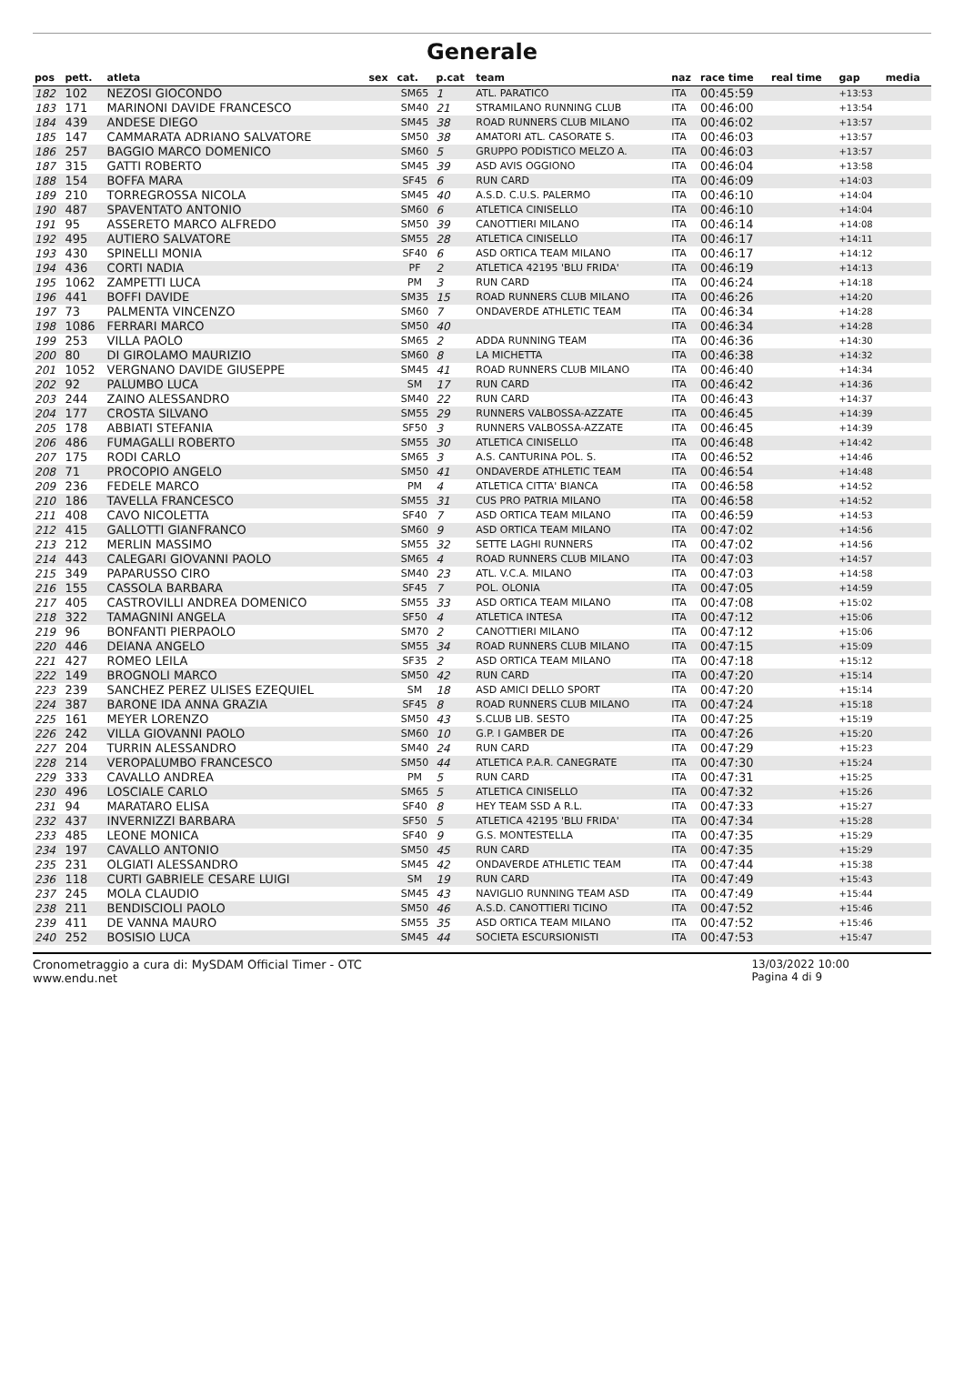Generale
| pos | pett. | atleta | sex | cat. | p.cat | team | naz | race time | real time | gap | media |
| --- | --- | --- | --- | --- | --- | --- | --- | --- | --- | --- | --- |
| 182 | 102 | NEZOSI GIOCONDO | | SM65 | 1 | ATL. PARATICO | ITA | 00:45:59 | | +13:53 | |
| 183 | 171 | MARINONI DAVIDE FRANCESCO | | SM40 | 21 | STRAMILANO RUNNING CLUB | ITA | 00:46:00 | | +13:54 | |
| 184 | 439 | ANDESE DIEGO | | SM45 | 38 | ROAD RUNNERS CLUB MILANO | ITA | 00:46:02 | | +13:57 | |
| 185 | 147 | CAMMARATA ADRIANO SALVATORE | | SM50 | 38 | AMATORI ATL. CASORATE S. | ITA | 00:46:03 | | +13:57 | |
| 186 | 257 | BAGGIO MARCO DOMENICO | | SM60 | 5 | GRUPPO PODISTICO MELZO A. | ITA | 00:46:03 | | +13:57 | |
| 187 | 315 | GATTI ROBERTO | | SM45 | 39 | ASD AVIS OGGIONO | ITA | 00:46:04 | | +13:58 | |
| 188 | 154 | BOFFA MARA | | SF45 | 6 | RUN CARD | ITA | 00:46:09 | | +14:03 | |
| 189 | 210 | TORREGROSSA NICOLA | | SM45 | 40 | A.S.D. C.U.S. PALERMO | ITA | 00:46:10 | | +14:04 | |
| 190 | 487 | SPAVENTATO ANTONIO | | SM60 | 6 | ATLETICA CINISELLO | ITA | 00:46:10 | | +14:04 | |
| 191 | 95 | ASSERETO MARCO ALFREDO | | SM50 | 39 | CANOTTIERI MILANO | ITA | 00:46:14 | | +14:08 | |
| 192 | 495 | AUTIERO SALVATORE | | SM55 | 28 | ATLETICA CINISELLO | ITA | 00:46:17 | | +14:11 | |
| 193 | 430 | SPINELLI MONIA | | SF40 | 6 | ASD ORTICA TEAM MILANO | ITA | 00:46:17 | | +14:12 | |
| 194 | 436 | CORTI NADIA | | PF | 2 | ATLETICA 42195 'BLU FRIDA' | ITA | 00:46:19 | | +14:13 | |
| 195 | 1062 | ZAMPETTI LUCA | | PM | 3 | RUN CARD | ITA | 00:46:24 | | +14:18 | |
| 196 | 441 | BOFFI DAVIDE | | SM35 | 15 | ROAD RUNNERS CLUB MILANO | ITA | 00:46:26 | | +14:20 | |
| 197 | 73 | PALMENTA VINCENZO | | SM60 | 7 | ONDAVERDE ATHLETIC TEAM | ITA | 00:46:34 | | +14:28 | |
| 198 | 1086 | FERRARI MARCO | | SM50 | 40 | | ITA | 00:46:34 | | +14:28 | |
| 199 | 253 | VILLA PAOLO | | SM65 | 2 | ADDA RUNNING TEAM | ITA | 00:46:36 | | +14:30 | |
| 200 | 80 | DI GIROLAMO MAURIZIO | | SM60 | 8 | LA MICHETTA | ITA | 00:46:38 | | +14:32 | |
| 201 | 1052 | VERGNANO DAVIDE GIUSEPPE | | SM45 | 41 | ROAD RUNNERS CLUB MILANO | ITA | 00:46:40 | | +14:34 | |
| 202 | 92 | PALUMBO LUCA | | SM | 17 | RUN CARD | ITA | 00:46:42 | | +14:36 | |
| 203 | 244 | ZAINO ALESSANDRO | | SM40 | 22 | RUN CARD | ITA | 00:46:43 | | +14:37 | |
| 204 | 177 | CROSTA SILVANO | | SM55 | 29 | RUNNERS VALBOSSA-AZZATE | ITA | 00:46:45 | | +14:39 | |
| 205 | 178 | ABBIATI STEFANIA | | SF50 | 3 | RUNNERS VALBOSSA-AZZATE | ITA | 00:46:45 | | +14:39 | |
| 206 | 486 | FUMAGALLI ROBERTO | | SM55 | 30 | ATLETICA CINISELLO | ITA | 00:46:48 | | +14:42 | |
| 207 | 175 | RODI CARLO | | SM65 | 3 | A.S. CANTURINA POL. S. | ITA | 00:46:52 | | +14:46 | |
| 208 | 71 | PROCOPIO ANGELO | | SM50 | 41 | ONDAVERDE ATHLETIC TEAM | ITA | 00:46:54 | | +14:48 | |
| 209 | 236 | FEDELE MARCO | | PM | 4 | ATLETICA CITTA' BIANCA | ITA | 00:46:58 | | +14:52 | |
| 210 | 186 | TAVELLA FRANCESCO | | SM55 | 31 | CUS PRO PATRIA MILANO | ITA | 00:46:58 | | +14:52 | |
| 211 | 408 | CAVO NICOLETTA | | SF40 | 7 | ASD ORTICA TEAM MILANO | ITA | 00:46:59 | | +14:53 | |
| 212 | 415 | GALLOTTI GIANFRANCO | | SM60 | 9 | ASD ORTICA TEAM MILANO | ITA | 00:47:02 | | +14:56 | |
| 213 | 212 | MERLIN MASSIMO | | SM55 | 32 | SETTE LAGHI RUNNERS | ITA | 00:47:02 | | +14:56 | |
| 214 | 443 | CALEGARI GIOVANNI PAOLO | | SM65 | 4 | ROAD RUNNERS CLUB MILANO | ITA | 00:47:03 | | +14:57 | |
| 215 | 349 | PAPARUSSO CIRO | | SM40 | 23 | ATL. V.C.A. MILANO | ITA | 00:47:03 | | +14:58 | |
| 216 | 155 | CASSOLA BARBARA | | SF45 | 7 | POL. OLONIA | ITA | 00:47:05 | | +14:59 | |
| 217 | 405 | CASTROVILLI ANDREA DOMENICO | | SM55 | 33 | ASD ORTICA TEAM MILANO | ITA | 00:47:08 | | +15:02 | |
| 218 | 322 | TAMAGNINI ANGELA | | SF50 | 4 | ATLETICA INTESA | ITA | 00:47:12 | | +15:06 | |
| 219 | 96 | BONFANTI PIERPAOLO | | SM70 | 2 | CANOTTIERI MILANO | ITA | 00:47:12 | | +15:06 | |
| 220 | 446 | DEIANA ANGELO | | SM55 | 34 | ROAD RUNNERS CLUB MILANO | ITA | 00:47:15 | | +15:09 | |
| 221 | 427 | ROMEO LEILA | | SF35 | 2 | ASD ORTICA TEAM MILANO | ITA | 00:47:18 | | +15:12 | |
| 222 | 149 | BROGNOLI MARCO | | SM50 | 42 | RUN CARD | ITA | 00:47:20 | | +15:14 | |
| 223 | 239 | SANCHEZ PEREZ ULISES EZEQUIEL | | SM | 18 | ASD AMICI DELLO SPORT | ITA | 00:47:20 | | +15:14 | |
| 224 | 387 | BARONE IDA ANNA GRAZIA | | SF45 | 8 | ROAD RUNNERS CLUB MILANO | ITA | 00:47:24 | | +15:18 | |
| 225 | 161 | MEYER LORENZO | | SM50 | 43 | S.CLUB LIB. SESTO | ITA | 00:47:25 | | +15:19 | |
| 226 | 242 | VILLA GIOVANNI PAOLO | | SM60 | 10 | G.P. I GAMBER DE | ITA | 00:47:26 | | +15:20 | |
| 227 | 204 | TURRIN ALESSANDRO | | SM40 | 24 | RUN CARD | ITA | 00:47:29 | | +15:23 | |
| 228 | 214 | VEROPALUMBO FRANCESCO | | SM50 | 44 | ATLETICA P.A.R. CANEGRATE | ITA | 00:47:30 | | +15:24 | |
| 229 | 333 | CAVALLO ANDREA | | PM | 5 | RUN CARD | ITA | 00:47:31 | | +15:25 | |
| 230 | 496 | LOSCIALE CARLO | | SM65 | 5 | ATLETICA CINISELLO | ITA | 00:47:32 | | +15:26 | |
| 231 | 94 | MARATARO ELISA | | SF40 | 8 | HEY TEAM SSD A R.L. | ITA | 00:47:33 | | +15:27 | |
| 232 | 437 | INVERNIZZI BARBARA | | SF50 | 5 | ATLETICA 42195 'BLU FRIDA' | ITA | 00:47:34 | | +15:28 | |
| 233 | 485 | LEONE MONICA | | SF40 | 9 | G.S. MONTESTELLA | ITA | 00:47:35 | | +15:29 | |
| 234 | 197 | CAVALLO ANTONIO | | SM50 | 45 | RUN CARD | ITA | 00:47:35 | | +15:29 | |
| 235 | 231 | OLGIATI ALESSANDRO | | SM45 | 42 | ONDAVERDE ATHLETIC TEAM | ITA | 00:47:44 | | +15:38 | |
| 236 | 118 | CURTI GABRIELE CESARE LUIGI | | SM | 19 | RUN CARD | ITA | 00:47:49 | | +15:43 | |
| 237 | 245 | MOLA CLAUDIO | | SM45 | 43 | NAVIGLIO RUNNING TEAM ASD | ITA | 00:47:49 | | +15:44 | |
| 238 | 211 | BENDISCIOLI PAOLO | | SM50 | 46 | A.S.D. CANOTTIERI TICINO | ITA | 00:47:52 | | +15:46 | |
| 239 | 411 | DE VANNA MAURO | | SM55 | 35 | ASD ORTICA TEAM MILANO | ITA | 00:47:52 | | +15:46 | |
| 240 | 252 | BOSISIO LUCA | | SM45 | 44 | SOCIETA ESCURSIONISTI | ITA | 00:47:53 | | +15:47 | |
Cronometraggio a cura di: MySDAM Official Timer - OTC
www.endu.net
13/03/2022 10:00
Pagina 4 di 9